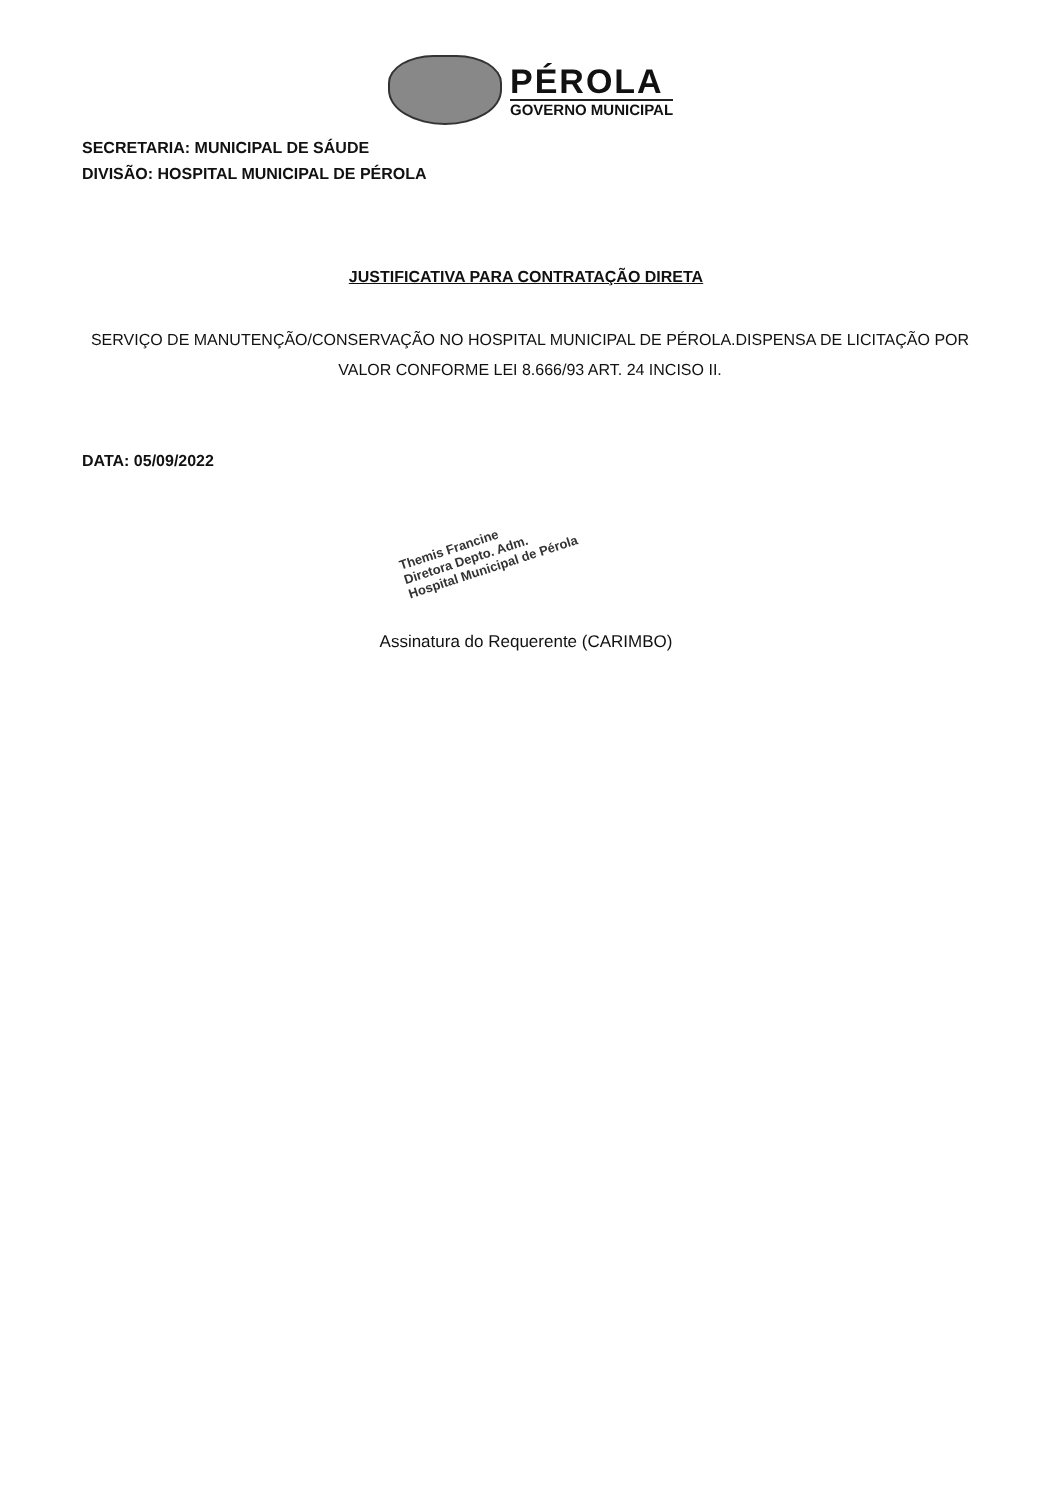PÉROLA
GOVERNO MUNICIPAL
SECRETARIA: MUNICIPAL DE SÁUDE
DIVISÃO: HOSPITAL MUNICIPAL DE PÉROLA
JUSTIFICATIVA PARA CONTRATAÇÃO DIRETA
SERVIÇO DE MANUTENÇÃO/CONSERVAÇÃO NO HOSPITAL MUNICIPAL DE PÉROLA.DISPENSA DE LICITAÇÃO POR VALOR CONFORME LEI 8.666/93 ART. 24 INCISO II.
DATA: 05/09/2022
Themis Francine
Diretora Depto. Adm.
Hospital Municipal de Pérola
Assinatura do Requerente (CARIMBO)